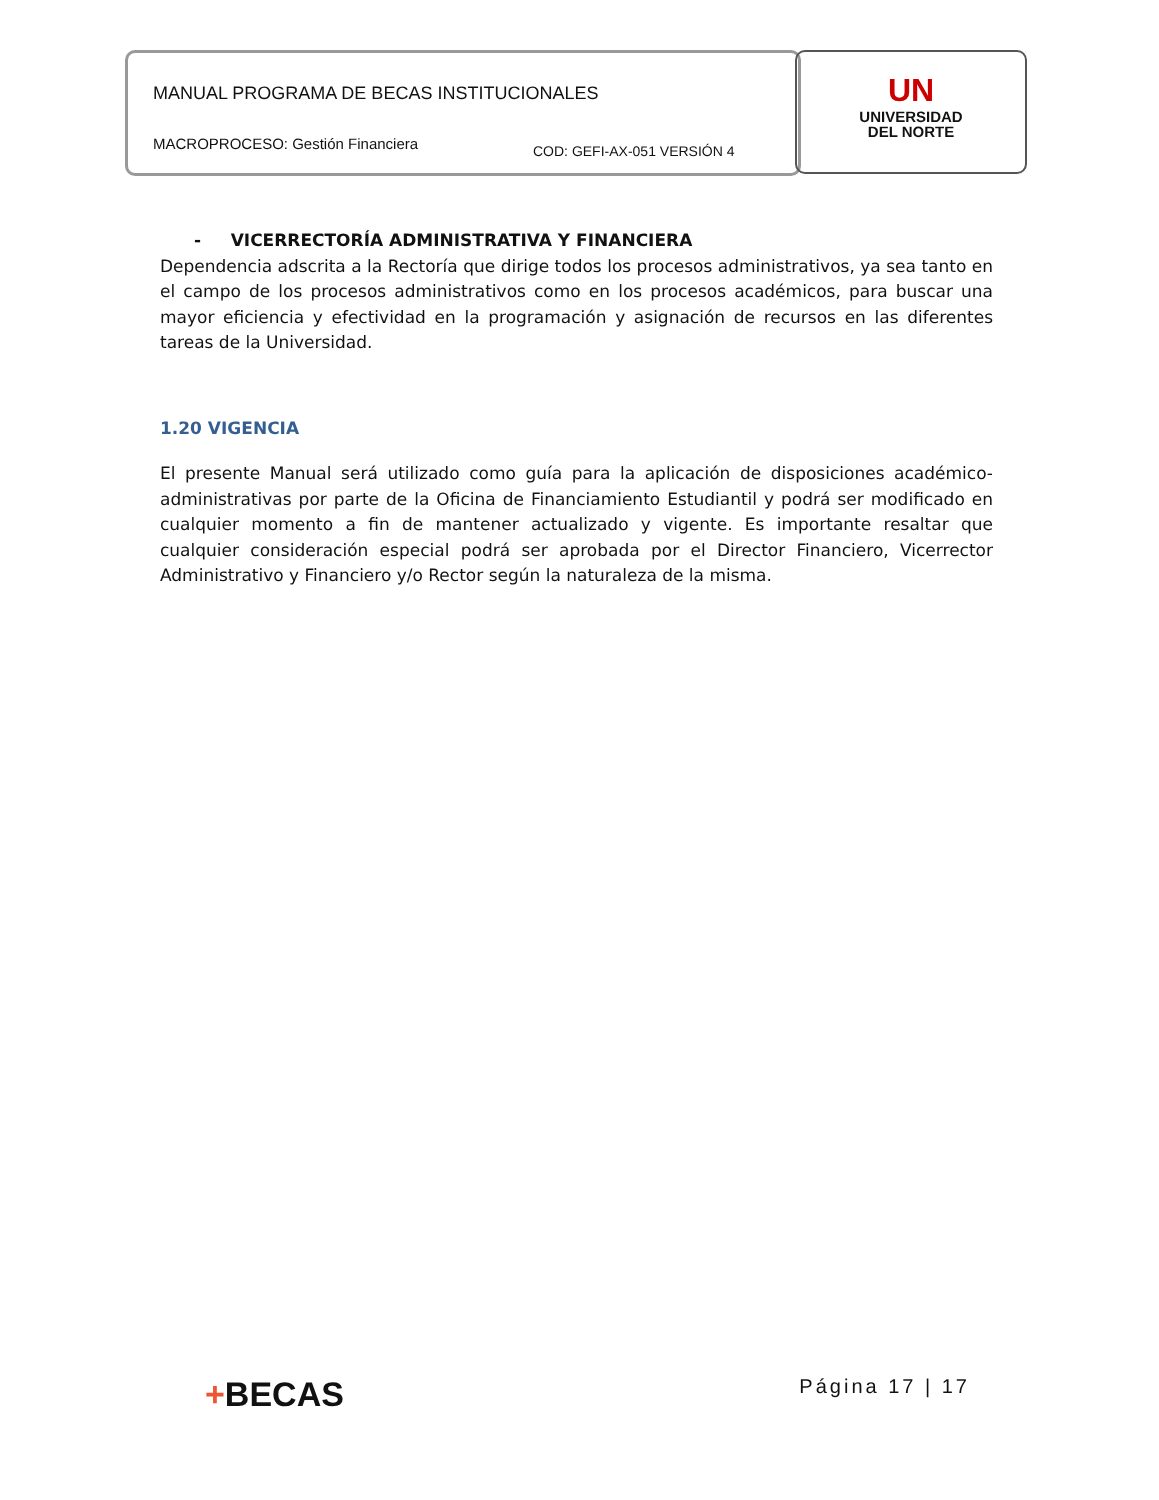MANUAL PROGRAMA DE BECAS INSTITUCIONALES
MACROPROCESO: Gestión Financiera
COD: GEFI-AX-051 VERSIÓN 4
UN
UNIVERSIDAD
DEL NORTE
- VICERRECTORÍA ADMINISTRATIVA Y FINANCIERA
Dependencia adscrita a la Rectoría que dirige todos los procesos administrativos, ya sea tanto en el campo de los procesos administrativos como en los procesos académicos, para buscar una mayor eficiencia y efectividad en la programación y asignación de recursos en las diferentes tareas de la Universidad.
1.20 VIGENCIA
El presente Manual será utilizado como guía para la aplicación de disposiciones académico-administrativas por parte de la Oficina de Financiamiento Estudiantil y podrá ser modificado en cualquier momento a fin de mantener actualizado y vigente. Es importante resaltar que cualquier consideración especial podrá ser aprobada por el Director Financiero, Vicerrector Administrativo y Financiero y/o Rector según la naturaleza de la misma.
+BECAS Página 17 | 17